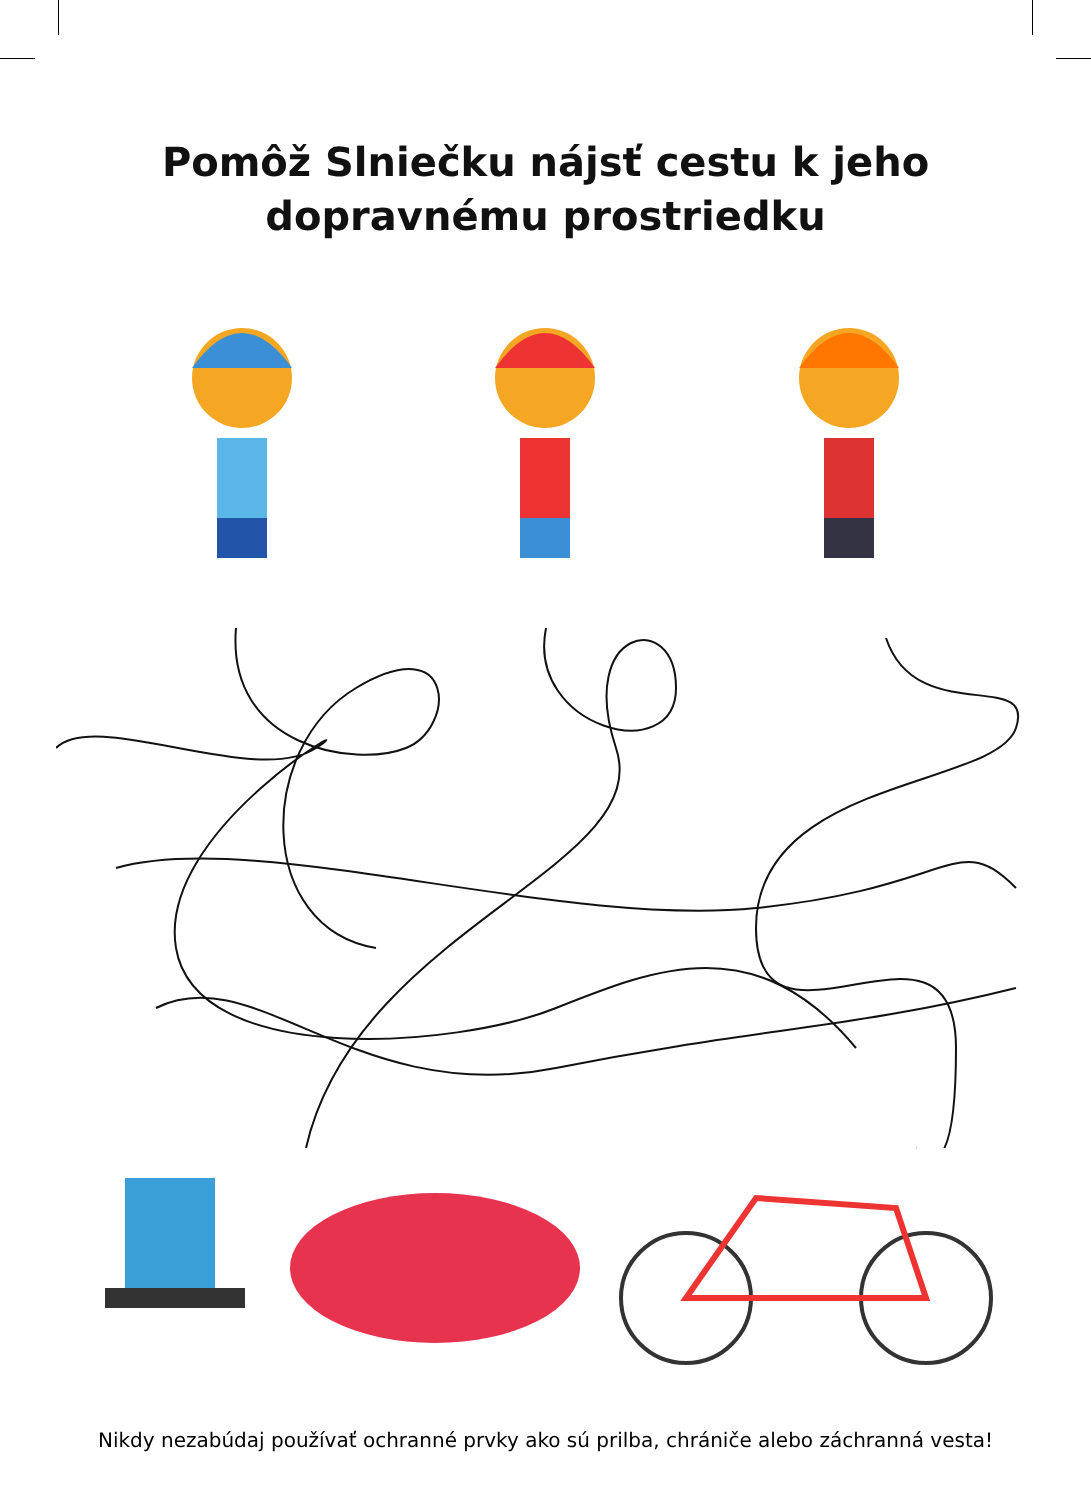Pomôž Slniečku nájsť cestu k jeho
dopravnému prostriedku
Nikdy nezabúdaj používať ochranné prvky ako sú prilba, chrániče alebo záchranná vesta!